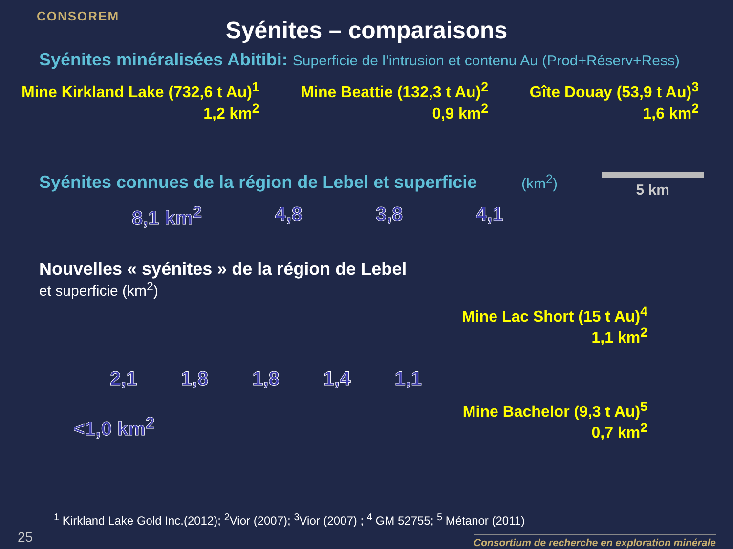CONSOREM
Syénites – comparaisons
Syénites minéralisées Abitibi: Superficie de l’intrusion et contenu Au (Prod+Réserv+Ress)
Mine Kirkland Lake (732,6 t Au)<sup>1</sup>
1,2 km<sup>2</sup>
Mine Beattie (132,3 t Au)<sup>2</sup>
0,9 km<sup>2</sup>
Gîte Douay (53,9 t Au)<sup>3</sup>
1,6 km<sup>2</sup>
Syénites connues de la région de Lebel et superficie (km<sup>2</sup>) 5 km
8,1 km<sup>2</sup> 4,8 3,8 4,1
Nouvelles « syénites » de la région de Lebel
et superficie (km<sup>2</sup>)
2,1 1,8 1,8 1,4 1,1
Mine Lac Short (15 t Au)<sup>4</sup>
1,1 km<sup>2</sup>
<1,0 km<sup>2</sup>
Mine Bachelor (9,3 t Au)<sup>5</sup>
0,7 km<sup>2</sup>
<sup>1</sup> Kirkland Lake Gold Inc.(2012); <sup>2</sup>Vior (2007); <sup>3</sup>Vior (2007) ; <sup>4</sup> GM 52755; <sup>5</sup> Métanor (2011)
25
Consortium de recherche en exploration minérale